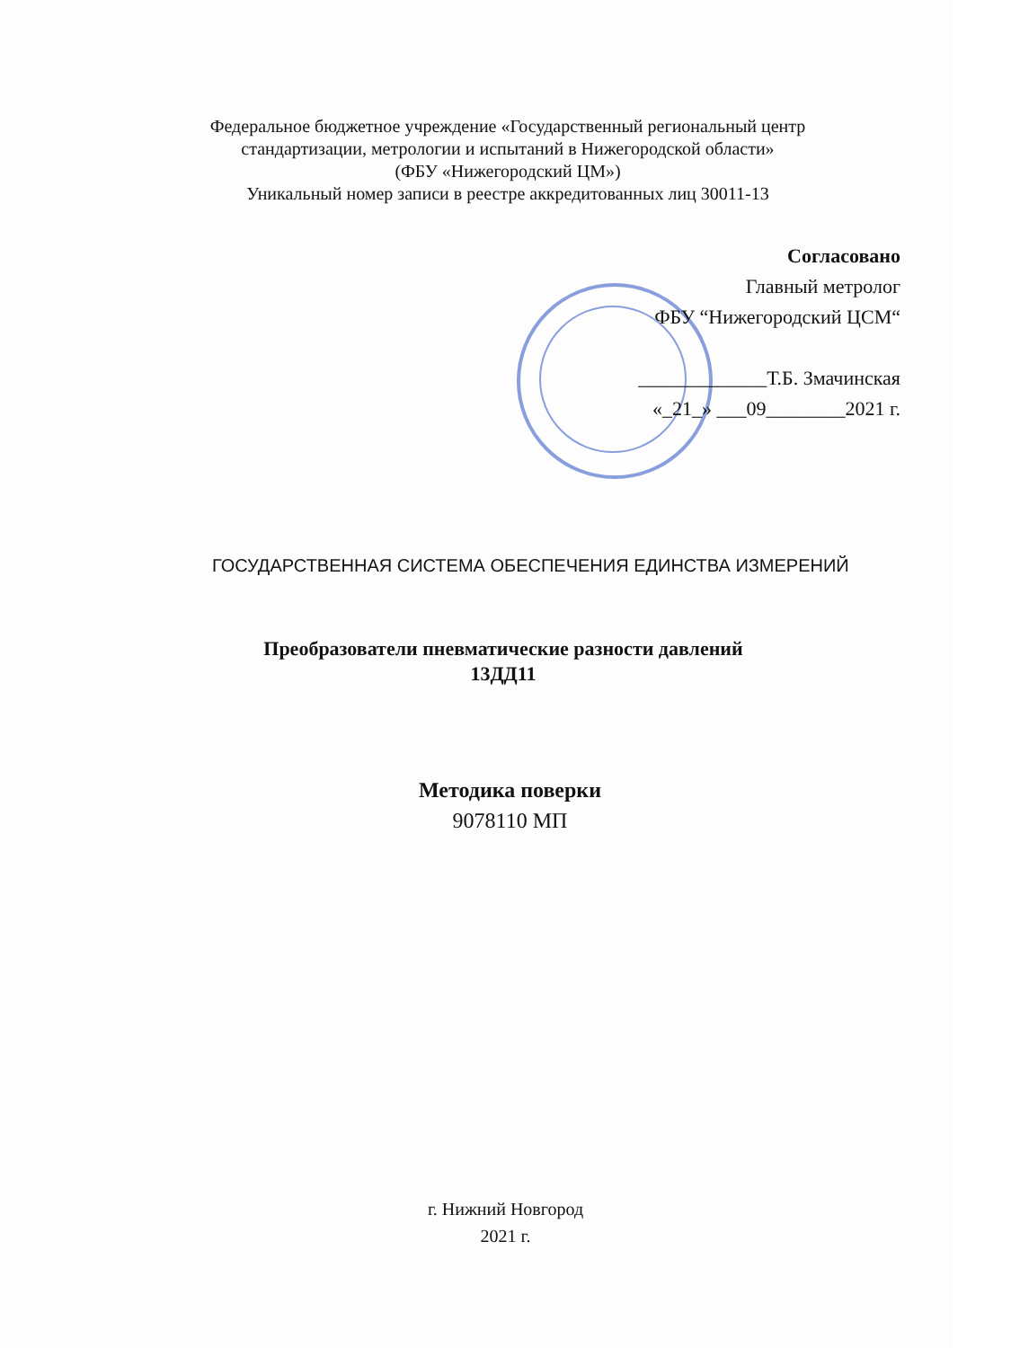Федеральное бюджетное учреждение «Государственный региональный центр
стандартизации, метрологии и испытаний в Нижегородской области»
(ФБУ «Нижегородский ЦМ»)
Уникальный номер записи в реестре аккредитованных лиц 30011-13
Согласовано
Главный метролог
ФБУ “Нижегородский ЦСМ“
_____________Т.Б. Змачинская
«_21_» ___09________2021 г.
ГОСУДАРСТВЕННАЯ СИСТЕМА ОБЕСПЕЧЕНИЯ ЕДИНСТВА ИЗМЕРЕНИЙ
Преобразователи пневматические разности давлений
13ДД11
Методика поверки
9078110 МП
г. Нижний Новгород
2021 г.